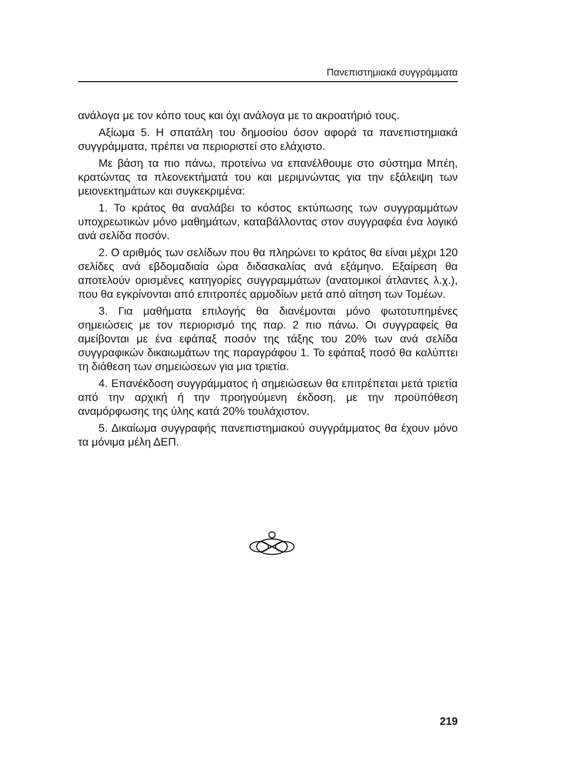Πανεπιστημιακά συγγράμματα
ανάλογα με τον κόπο τους και όχι ανάλογα με το ακροατήριό τους.
Αξίωμα 5. Η σπατάλη του δημοσίου όσον αφορά τα πανεπιστημιακά συγγράμματα, πρέπει να περιοριστεί στο ελάχιστο.
Με βάση τα πιο πάνω, προτείνω να επανέλθουμε στο σύστημα Μπέη, κρατώντας τα πλεονεκτήματά του και μεριμνώντας για την εξάλειψη των μειονεκτημάτων και συγκεκριμένα:
1. Το κράτος θα αναλάβει το κόστος εκτύπωσης των συγγραμμάτων υποχρεωτικών μόνο μαθημάτων, καταβάλλοντας στον συγγραφέα ένα λογικό ανά σελίδα ποσόν.
2. Ο αριθμός των σελίδων που θα πληρώνει το κράτος θα είναι μέχρι 120 σελίδες ανά εβδομαδιαία ώρα διδασκαλίας ανά εξάμηνο. Εξαίρεση θα αποτελούν ορισμένες κατηγορίες συγγραμμάτων (ανατομικοί άτλαντες λ.χ.), που θα εγκρίνονται από επιτροπές αρμοδίων μετά από αίτηση των Τομέων.
3. Για μαθήματα επιλογής θα διανέμονται μόνο φωτοτυπημένες σημειώσεις με τον περιορισμό της παρ. 2 πιο πάνω. Οι συγγραφείς θα αμείβονται με ένα εφάπαξ ποσόν της τάξης του 20% των ανά σελίδα συγγραφικών δικαιωμάτων της παραγράφου 1. Το εφάπαξ ποσό θα καλύπτει τη διάθεση των σημειώσεων για μια τριετία.
4. Επανέκδοση συγγράμματος ή σημειώσεων θα επιτρέπεται μετά τριετία από την αρχική ή την προηγούμενη έκδοση, με την προϋπόθεση αναμόρφωσης της ύλης κατά 20% τουλάχιστον.
5. Δικαίωμα συγγραφής πανεπιστημιακού συγγράμματος θα έχουν μόνο τα μόνιμα μέλη ΔΕΠ.
219